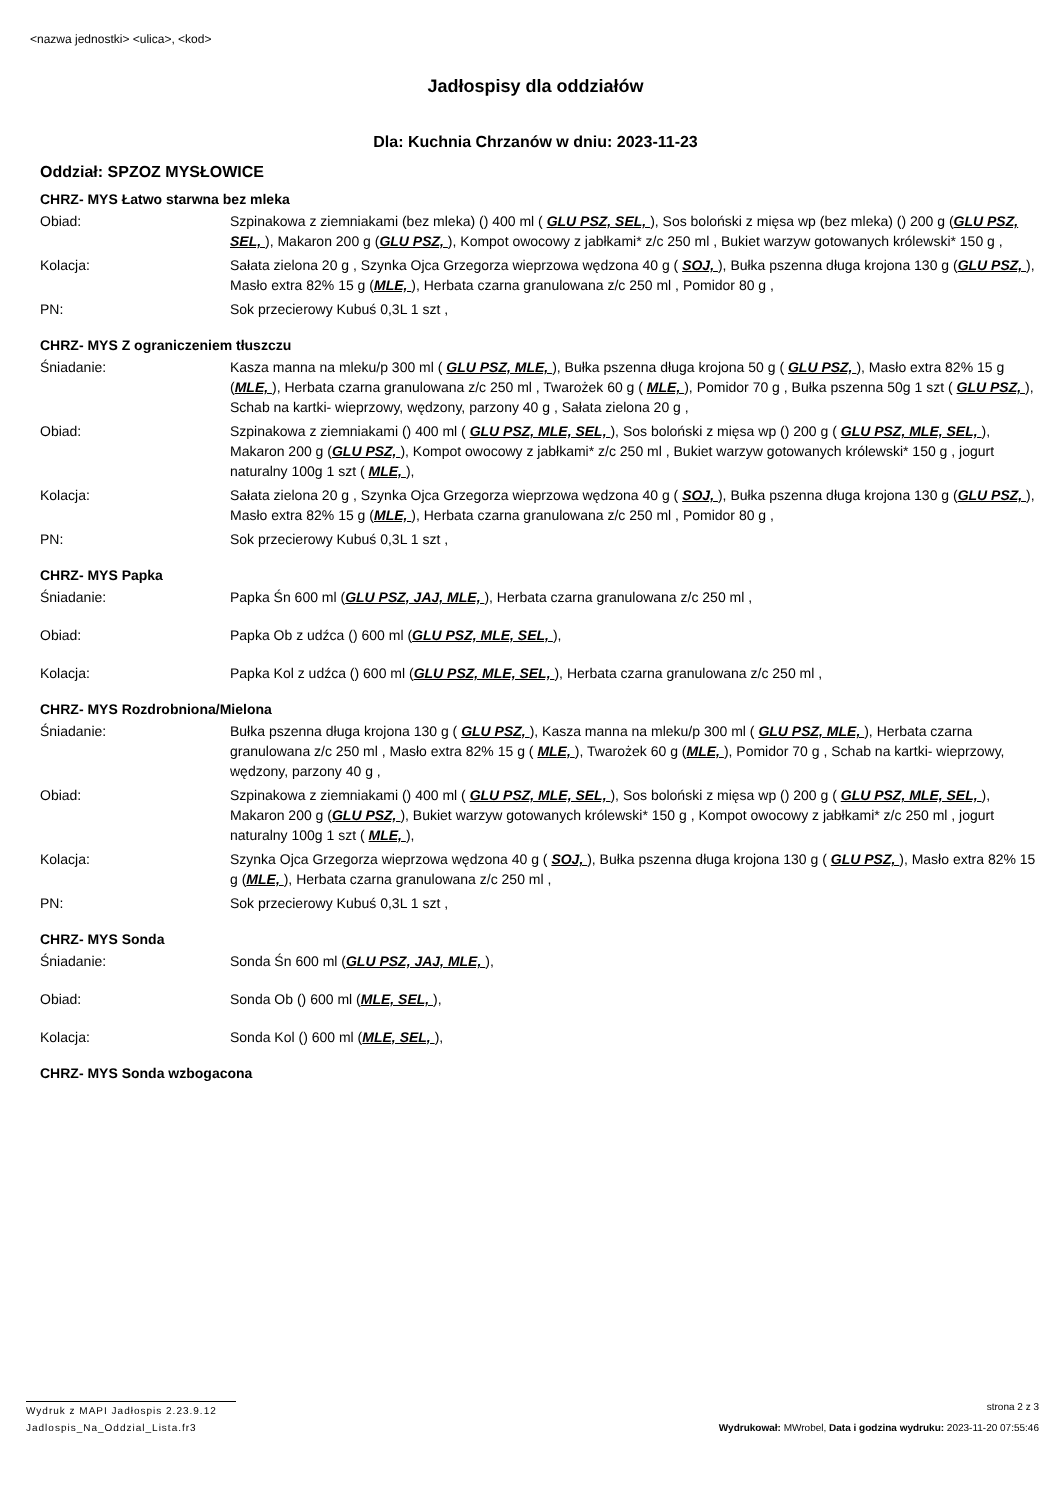<nazwa jednostki> <ulica>, <kod>
Jadłospisy dla oddziałów
Dla: Kuchnia Chrzanów w dniu: 2023-11-23
Oddział: SPZOZ MYSŁOWICE
CHRZ- MYS Łatwo starwna bez mleka
Obiad: Szpinakowa z ziemniakami (bez mleka) () 400 ml ( GLU PSZ, SEL, ), Sos boloński z mięsa wp (bez mleka) () 200 g (GLU PSZ, SEL, ), Makaron 200 g (GLU PSZ, ), Kompot owocowy z jabłkami* z/c 250 ml , Bukiet warzyw gotowanych królewski* 150 g ,
Kolacja: Sałata zielona 20 g , Szynka Ojca Grzegorza wieprzowa wędzona 40 g ( SOJ, ), Bułka pszenna długa krojona 130 g (GLU PSZ, ), Masło extra 82% 15 g (MLE, ), Herbata czarna granulowana z/c 250 ml , Pomidor 80 g ,
PN: Sok przecierowy Kubuś 0,3L 1 szt ,
CHRZ- MYS Z ograniczeniem tłuszczu
Śniadanie: Kasza manna na mleku/p 300 ml ( GLU PSZ, MLE, ), Bułka pszenna długa krojona 50 g ( GLU PSZ, ), Masło extra 82% 15 g (MLE, ), Herbata czarna granulowana z/c 250 ml , Twarożek 60 g ( MLE, ), Pomidor 70 g , Bułka pszenna 50g 1 szt ( GLU PSZ, ), Schab na kartki- wieprzowy, wędzony, parzony 40 g , Sałata zielona 20 g ,
Obiad: Szpinakowa z ziemniakami () 400 ml ( GLU PSZ, MLE, SEL, ), Sos boloński z mięsa wp () 200 g ( GLU PSZ, MLE, SEL, ), Makaron 200 g (GLU PSZ, ), Kompot owocowy z jabłkami* z/c 250 ml , Bukiet warzyw gotowanych królewski* 150 g , jogurt naturalny 100g 1 szt ( MLE, ),
Kolacja: Sałata zielona 20 g , Szynka Ojca Grzegorza wieprzowa wędzona 40 g ( SOJ, ), Bułka pszenna długa krojona 130 g (GLU PSZ, ), Masło extra 82% 15 g (MLE, ), Herbata czarna granulowana z/c 250 ml , Pomidor 80 g ,
PN: Sok przecierowy Kubuś 0,3L 1 szt ,
CHRZ- MYS Papka
Śniadanie: Papka Śn 600 ml (GLU PSZ, JAJ, MLE, ), Herbata czarna granulowana z/c 250 ml ,
Obiad: Papka Ob z udźca () 600 ml (GLU PSZ, MLE, SEL, ),
Kolacja: Papka Kol z udźca () 600 ml (GLU PSZ, MLE, SEL, ), Herbata czarna granulowana z/c 250 ml ,
CHRZ- MYS Rozdrobniona/Mielona
Śniadanie: Bułka pszenna długa krojona 130 g ( GLU PSZ, ), Kasza manna na mleku/p 300 ml ( GLU PSZ, MLE, ), Herbata czarna granulowana z/c 250 ml , Masło extra 82% 15 g ( MLE, ), Twarożek 60 g (MLE, ), Pomidor 70 g , Schab na kartki- wieprzowy, wędzony, parzony 40 g ,
Obiad: Szpinakowa z ziemniakami () 400 ml ( GLU PSZ, MLE, SEL, ), Sos boloński z mięsa wp () 200 g ( GLU PSZ, MLE, SEL, ), Makaron 200 g (GLU PSZ, ), Bukiet warzyw gotowanych królewski* 150 g , Kompot owocowy z jabłkami* z/c 250 ml , jogurt naturalny 100g 1 szt ( MLE, ),
Kolacja: Szynka Ojca Grzegorza wieprzowa wędzona 40 g ( SOJ, ), Bułka pszenna długa krojona 130 g ( GLU PSZ, ), Masło extra 82% 15 g (MLE, ), Herbata czarna granulowana z/c 250 ml ,
PN: Sok przecierowy Kubuś 0,3L 1 szt ,
CHRZ- MYS Sonda
Śniadanie: Sonda Śn 600 ml (GLU PSZ, JAJ, MLE, ),
Obiad: Sonda Ob () 600 ml (MLE, SEL, ),
Kolacja: Sonda Kol () 600 ml (MLE, SEL, ),
CHRZ- MYS Sonda wzbogacona
Wydruk z MAPI Jadłospis 2.23.9.12 strona 2 z 3
Jadlospis_Na_Oddzial_Lista.fr3 Wydrukował: MWrobel, Data i godzina wydruku: 2023-11-20 07:55:46